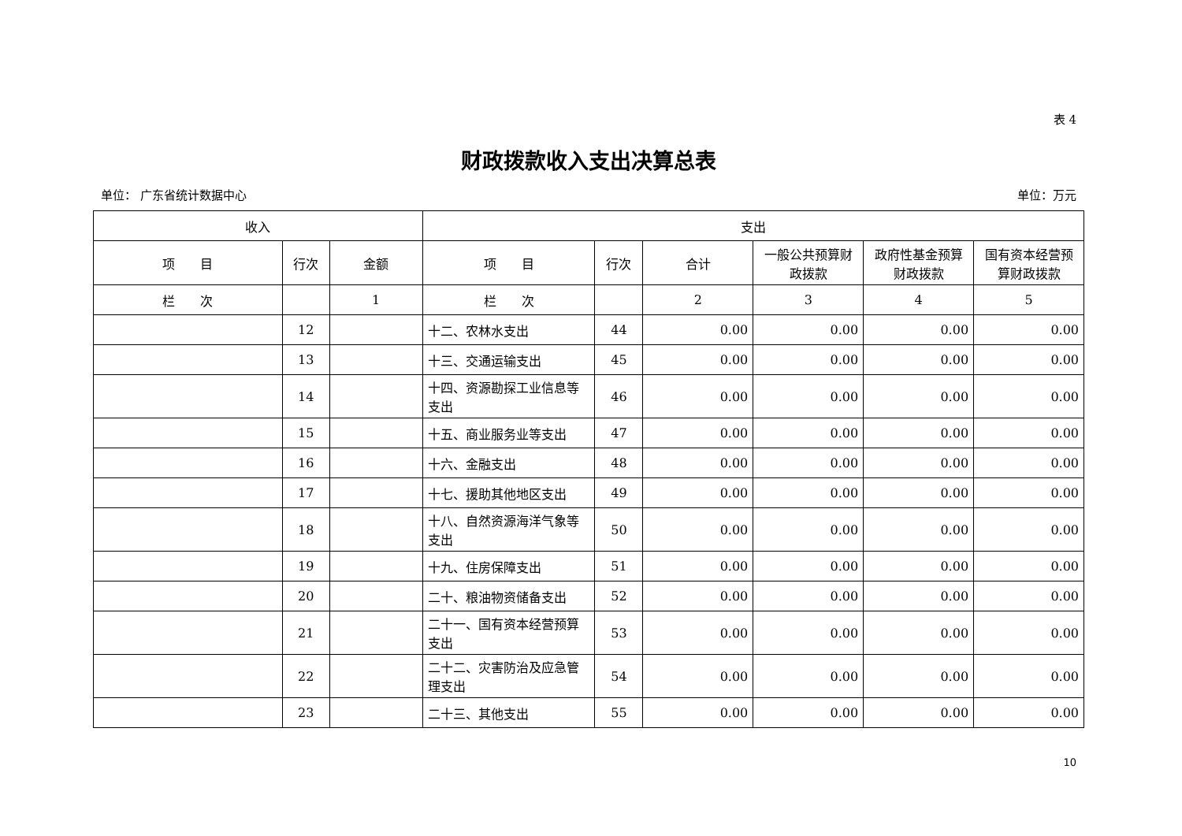表 4
财政拨款收入支出决算总表
单位： 广东省统计数据中心 单位：万元
| 收入 | | | 支出 | | | | | |
| --- | --- | --- | --- | --- | --- | --- | --- | --- |
| 项 目 | 行次 | 金额 | 项 目 | 行次 | 合计 | 一般公共预算财政拨款 | 政府性基金预算财政拨款 | 国有资本经营预算财政拨款 |
| 栏 次 | | 1 | 栏 次 | | 2 | 3 | 4 | 5 |
| | 12 | | 十二、农林水支出 | 44 | 0.00 | 0.00 | 0.00 | 0.00 |
| | 13 | | 十三、交通运输支出 | 45 | 0.00 | 0.00 | 0.00 | 0.00 |
| | 14 | | 十四、资源勘探工业信息等支出 | 46 | 0.00 | 0.00 | 0.00 | 0.00 |
| | 15 | | 十五、商业服务业等支出 | 47 | 0.00 | 0.00 | 0.00 | 0.00 |
| | 16 | | 十六、金融支出 | 48 | 0.00 | 0.00 | 0.00 | 0.00 |
| | 17 | | 十七、援助其他地区支出 | 49 | 0.00 | 0.00 | 0.00 | 0.00 |
| | 18 | | 十八、自然资源海洋气象等支出 | 50 | 0.00 | 0.00 | 0.00 | 0.00 |
| | 19 | | 十九、住房保障支出 | 51 | 0.00 | 0.00 | 0.00 | 0.00 |
| | 20 | | 二十、粮油物资储备支出 | 52 | 0.00 | 0.00 | 0.00 | 0.00 |
| | 21 | | 二十一、国有资本经营预算支出 | 53 | 0.00 | 0.00 | 0.00 | 0.00 |
| | 22 | | 二十二、灾害防治及应急管理支出 | 54 | 0.00 | 0.00 | 0.00 | 0.00 |
| | 23 | | 二十三、其他支出 | 55 | 0.00 | 0.00 | 0.00 | 0.00 |
10